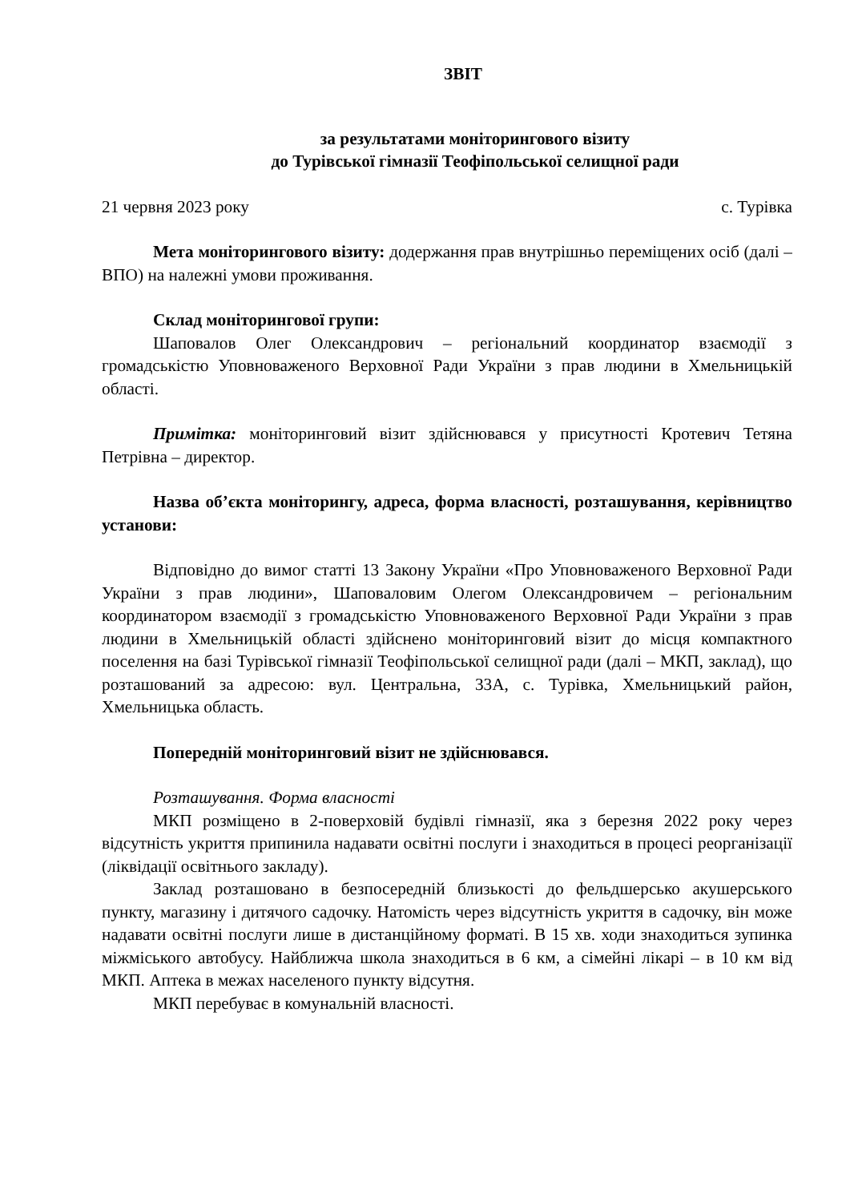ЗВІТ
за результатами моніторингового візиту
до Турівської гімназії Теофіпольської селищної ради
21 червня 2023 року с. Турівка
Мета моніторингового візиту: додержання прав внутрішньо переміщених осіб (далі – ВПО) на належні умови проживання.
Склад моніторингової групи:
Шаповалов Олег Олександрович – регіональний координатор взаємодії з громадськістю Уповноваженого Верховної Ради України з прав людини в Хмельницькій області.
Примітка: моніторинговий візит здійснювався у присутності Кротевич Тетяна Петрівна – директор.
Назва об’єкта моніторингу, адреса, форма власності, розташування, керівництво установи:
Відповідно до вимог статті 13 Закону України «Про Уповноваженого Верховної Ради України з прав людини», Шаповаловим Олегом Олександровичем – регіональним координатором взаємодії з громадськістю Уповноваженого Верховної Ради України з прав людини в Хмельницькій області здійснено моніторинговий візит до місця компактного поселення на базі Турівської гімназії Теофіпольської селищної ради (далі – МКП, заклад), що розташований за адресою: вул. Центральна, 33А, с. Турівка, Хмельницький район, Хмельницька область.
Попередній моніторинговий візит не здійснювався.
Розташування. Форма власності
МКП розміщено в 2-поверховій будівлі гімназії, яка з березня 2022 року через відсутність укриття припинила надавати освітні послуги і знаходиться в процесі реорганізації (ліквідації освітнього закладу).
Заклад розташовано в безпосередній близькості до фельдшерсько акушерського пункту, магазину і дитячого садочку. Натомість через відсутність укриття в садочку, він може надавати освітні послуги лише в дистанційному форматі. В 15 хв. ходи знаходиться зупинка міжміського автобусу. Найближча школа знаходиться в 6 км, а сімейні лікарі – в 10 км від МКП. Аптека в межах населеного пункту відсутня.
МКП перебуває в комунальній власності.